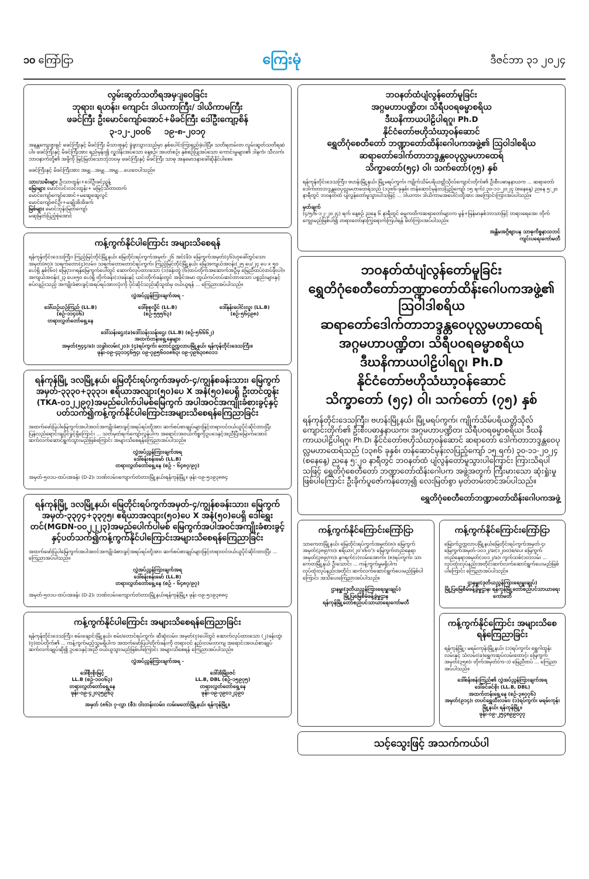၁၀ ကြော်ငြာ
ကြေးမုံ
ဒီဇင်ဘာ ၃၁ ၂၀၂၄
လွမ်းဆွတ်သတိရအမှျဝေခြင်း
ဘုရား၊ ရဟန်း၊ ကျောင်း ဒါယကာကြီး/ ဒါယိကာမကြီး
ဖခင်ကြီး ဦးမောင်ကျော်အောင်+မိခင်ကြီး ဒေါ်ဦးကျော့စိန်
၃-၁၂-၂၀၀၆ ၁၉-၈-၂၀၁၇
အနန္တကျေးဇူးရှင် ဖခင်ကြီးနှင့် မိခင်ကြီး မိသားစုနှင့် ခွဲခွာသွားသည်မှာ နှစ်ပေါင်းကြာရှည်ခဲ့ပါပြီ။ သတိရတမ်းတ လွမ်းဆွတ်သတိရဆဲပါ။ ဖခင်ကြီးနှင့် မိခင်ကြီးအား ရည်မှန်း၍ လှူဒါန်းအပ်သော နေ့စဉ်၊ အပတ်စဉ်၊ နှစ်စဉ်ပြုအပ်သော ကောင်းမှုများ၏ ဒါနကံ၊ သီလကံ၊ ဘာဝနာကံတို့၏ အဖို့ကို မြင့်မြတ်သောဘုံဘဝမှ ဖခင်ကြီးနှင့် မိခင်ကြီး သာဓု အနုမောဒနာခေါ်ဆိုနိုင်ပါစေ။
ဖခင်ကြီးနှင့် မိခင်ကြီးအား အမျှ...အမျှ...အမျှ....ပေးဝေပါသည်။
သား/သမီးများ ဦးသာထွန်း+ဒေါ်ဦးခင်ညွန့်
မြေးများ မောင်လင်းလင်းထွန်း+ မမြင့်သီတာထက်
မောင်ကျော်ကျော်အောင်+မဆွေဆွေလွင်
မောင်ကျော်ဇင်ဦး+မချိုအိအိခက်
မြစ်များ မောင်ဘုန်းမြတ်ကျော်
မဆုမြတ်ပြည့်စုံအောင်
ကန့်ကွက်နိုင်ပါကြောင်း အများသိစေရန်
ရန်ကုန်တိုင်းဒေသကြီး၊ ကြည့်မြင်တိုင်မြို့နယ်၊ မြေတိုင်းရပ်ကွက်အမှတ်-၂၆ အင်(ဖိ)၊ မြေကွက်အမှတ်(၄၆)ဟုခေါ်တွင်သော အမှတ်(၈၇)၊ သရက်တော(၄)လမ်း၊ သရက်တောတောင်ရပ်ကွက်၊ ကြည့်မြင်တိုင်မြို့နယ်၊ မြေအကျယ်အဝန်း(၂၅ ပေ/၂၄ ပေ x ၅၀ ပေ)ရှိ နှစ်(၆၀) မြေငှားဂရန်မြေကွက်ပေါ်တွင် ဆောက်လုပ်ထားသော (၁)ခန်းတွဲ (၆)ထပ်တိုက်အဆောက်အဦမှ မြေညီထပ်(ထပ်ခိုးပါ)၊ အကျယ်အဝန်း(၂၃ ပေx၅၀ ပေ)ရှိ တိုက်ခန်း(၁)ခန်းနှင့် ယင်းတိုက်ခန်းတွင် အခိုင်အမာ တွယ်ကပ်တပ်ဆင်ထားသော ပစ္စည်းများနှင့်စပ်လျဉ်းသည့် အကျိုးခံစားခွင့်အရပ်ရပ်အားလုံးကို ပိုင်ဆိုင်သည်ဆိုသူထံမှ ဝယ်ယူရန် ... ကြေညာအပ်ပါသည်။
လွှဲအပ်ညွှန်ကြားချက်အရ -
ဒေါ်ယဉ်ယဉ်ကြည် (LL.B)
(စဉ်-၁၁၄၀၆)
တရားလွှတ်တော်ရှေ့နေ
ဒေါ်စုစုလှိုင် (LL.B)
(စဉ်-၅၅၅၆၃)
ဒေါ်နန်းပေါင်းလူး (LL.B)
(စဉ်-၅၆၄၉၈)
ဒေါ်သန်းဌေး(ခ)ဒေါ်သန်းသန်းဌေး (LL.B) (စဉ်-၅၆၆၆၂)
အထက်တန်းရှေ့နေများ
အမှတ်(၅၄၄/ခ)၊ သခွါးလမ်း(၂၀)၊ (၄)ရပ်ကွက်၊ တောင်ဥက္ကလာပမြို့နယ်၊ ရန်ကုန်တိုင်းဒေသကြီး။
ဖုန်း-၀၉-၄၃၁၁၄၆၅၄၊ ၀၉-၇၉၅၆၀၀၈၆၃၊ ၀၉-၇၉၆၃၀၈၀၁၁
ရန်ကုန်မြို့ ဒလမြို့နယ်၊ မြေတိုင်းရပ်ကွက်အမှတ်-၄/ကျွန်စခန်းသား၊ မြေကွက်အမှတ်-၃၃၃၀+၃၃၃၁၊ ဧရိယာအလျား(၅၀)ပေ X အနံ(၅၀)ပေရှိ ဦးတင်ထွန်း (TKA-၀၁၂၂၉၇)အမည်ပေါက်ပါမစ်မြေကွက် အပါအဝင်အကျိုးခံစားခွင့်နှင့်ပတ်သက်၍ကန့်ကွက်နိုင်ပါကြောင်းအများသိစေရန်ကြေညာခြင်း
အထက်ဖော်ပြပါမြေကွက်အပါအဝင်အကျိုးခံစားခွင့်အရပ်ရပ်တို့အား ဆက်စပ်စာချုပ်များဖြင့်တရားဝင်ဝယ်ယူပိုင်ဆိုင်ထားပြီး ပြန်လည်ရောင်းချပိုင်ခွင့်ရှိကြောင်း ... သတ်မှတ်ရက်ကျော်လွန်ပါက အရောင်းအဝယ်ကိစ္စကိုဥပဒေနှင့်အညီပြီးမြောက်အောင်ဆက်လက်ဆောင်ရွက်သွားမည်ဖြစ်ကြောင်း အများသိစေရန်ကြေညာအပ်ပါသည်။
လွှဲအပ်ညွှန်ကြားချက်အရ
ဒေါ်စန်းစန်းမော် (LL.B)
တရားလွှတ်တော်ရှေ့နေ (စဉ် – ၆၄၈၇/၉၇)
အမှတ်-၅၀၁ပ-ထပ်၊အခန်း (D-2)၊ ဘဏ်လမ်း၊ကျောက်တံတားမြို့နယ်၊ရန်ကုန်မြို့။ ဖုန်း-၀၉-၅၁၉၃၈၈၄
ရန်ကုန်မြို့ ဒလမြို့နယ်၊ မြေတိုင်းရပ်ကွက်အမှတ်-၄/ကျွန်စခန်းသား၊ မြေကွက်အမှတ်-၃၃၇၄+၃၃၇၅၊ ဧရိယာအလျား(၅၀)ပေ X အနံ(၅၀)ပေရှိ ဒေါ်ရွှေးတင်(MGDN-၀၀၂၂၂၃)အမည်ပေါက်ပါမစ် မြေကွက်အပါအဝင်အကျိုးခံစားခွင့်နှင့်ပတ်သက်၍ကန့်ကွက်နိုင်ပါကြောင်းအများသိစေရန်ကြေညာခြင်း
အထက်ဖော်ပြပါမြေကွက်အပါအဝင်အကျိုးခံစားခွင့်အရပ်ရပ်တို့အား ဆက်စပ်စာချုပ်များဖြင့်တရားဝင်ဝယ်ယူပိုင်ဆိုင်ထားပြီး ... ကြေညာအပ်ပါသည်။
လွှဲအပ်ညွှန်ကြားချက်အရ
ဒေါ်စန်းစန်းမော် (LL.B)
တရားလွှတ်တော်ရှေ့နေ (စဉ် – ၆၄၈၇/၉၇)
အမှတ်-၅၀၁ပ-ထပ်၊အခန်း (D-2)၊ ဘဏ်လမ်း၊ကျောက်တံတားမြို့နယ်၊ရန်ကုန်မြို့။ ဖုန်း-၀၉-၅၁၉၃၈၈၄
ကန့်ကွက်နိုင်ပါကြောင်း အများသိစေရန်ကြေညာခြင်း
ရန်ကုန်တိုင်းဒေသကြီး၊ စမ်းချောင်းမြို့နယ်၊ စမ်း/တောင်ရပ်ကွက်၊ ဆီဆုံလမ်း၊ အမှတ်(၇)ပေါ်တွင် ဆောက်လုပ်ထားသော (၂)ခန်းတွဲ၊ (၇)ထပ်တိုက်၏ ... ကန့်ကွက်မည့်သူမရှိပါက အထက်ဖော်ပြပါတိုက်ခန်းကို တရားဝင် နည်းလမ်းတကျ အရောင်းအဝယ်စာချုပ်ဆက်လက်ချုပ်ဆို၍ ဥပဒေနှင့်အညီ ဝယ်ယူသွားမည်ဖြစ်ပါကြောင်း အများသိစေရန် ကြေညာအပ်ပါသည်။
လွှဲအပ်ညွှန်ကြားချက်အရ -
ဒေါ်စိုးစိုးမြင့်
LL.B (စဉ်-၁၀၀၆၃)
တရားလွှတ်တော်ရှေ့နေ
ဖုန်း-၀၉-၄၂၀၃၅၉၆၃
ဒေါ်အိမြိုးဇင်
LL.B, DBL (စဉ်-၁၅၉၇၅)
တရားလွှတ်တော်ရှေ့နေ
ဖုန်း-၀၉-၇၉၀၁၂၃၉၀
အမှတ် (၈၆)၊ ၇-လွှာ (စီ)၊ ဝါးတန်းလမ်း၊ လမ်းမတော်မြို့နယ်၊ ရန်ကုန်မြို့။
ဘဝနတ်ထံပျံလွန်တော်မူခြင်း
အဂ္ဂမဟာပဏ္ဍိတ၊ သိရီပဝရဓမ္မာစရိယ
ဒီဃနိကာယပါဠိပါရဂူ၊ Ph.D
နိုင်ငံတော်ဗဟိုသံဃာ့ဝန်ဆောင်
ရွှေတိဂုံစေတီတော် ဘဏ္ဍာတော်ထိန်းဂေါပကအဖွဲ့၏ ဩဝါဒါစရိယ
ဆရာတော်ဒေါက်တာဘဒ္ဒန္တဝေပုလ္လမဟာထေရ်
သိက္ခာတော်(၅၄) ဝါ၊ သက်တော်(၇၅) နှစ်
ရန်ကုန်တိုင်းဒေသကြီး၊ ဗဟန်းမြို့နယ်၊ မြို့မရပ်ကွက်၊ ကျိုက်သိမ်ပရိယတ္တိသိုလ်ကျောင်းတိုက်၏ ဦးစီးပဓာနနာယက ... ဆရာတော်ဒေါက်တာဘဒ္ဒန္တဝေပုလ္လမဟာထေရ်သည် (၁၃၈၆-ခုနှစ်၊ တန်ဆောင်မုန်းလပြည့်ကျော် ၁၅ ရက်) ၃၀-၁၁-၂၀၂၄ (စနေနေ့) ညနေ ၅:၂၀ နာရီတွင် ဘဝနတ်ထံ ပျံလွန်တော်မူသွားပါသဖြင့် ... ဒါယကာ၊ ဒါယိကာမအပေါင်းတို့အား အကြောင်းကြားအပ်ပါသည်။
မှတ်ချက်
(၄/၅/၆-၁၂-၂၀၂၄) ရက် နေ့စဉ် ညနေ ၆ နာရီတွင် ဓမ္မကထိကဆရာတော်များက မွန်+မြန်မာနှစ်ဘာသာဖြင့် တရားရေအေး တိုက်ကျွေးမည်ဖြစ်ပါ၍ တရားတော်နာကြွရောက်ကြပါရန် ဖိတ်ကြားအပ်ပါသည်။
အန္တိမအဂ္ဂိစျာပန သာဓုကိစ္စနာသဘင်
ကျင်းပရေးကော်မတီ
ဘဝနတ်ထံပျံလွန်တော်မူခြင်း
ရွှေတိဂုံစေတီတော်ဘဏ္ဍာတော်ထိန်းဂေါပကအဖွဲ့၏ ဩဝါဒါစရိယ
ဆရာတော်ဒေါက်တာဘဒ္ဒန္တဝေပုလ္လမဟာထေရ်
အဂ္ဂမဟာပဏ္ဍိတ၊ သိရီပဝရဓမ္မာစရိယ
ဒီဃနိကာယပါဠိပါရဂူ၊ Ph.D
နိုင်ငံတော်ဗဟိုသံဃာ့ဝန်ဆောင်
သိက္ခာတော် (၅၄) ဝါ၊ သက်တော် (၇၅) နှစ်
ရန်ကုန်တိုင်းဒေသကြီး၊ ဗဟန်းမြို့နယ်၊ မြို့မရပ်ကွက်၊ ကျိုက်သိမ်ပရိယတ္တိသိုလ်ကျောင်းတိုက်၏ ဦးစီးပဓာနနာယက၊ အဂ္ဂမဟာပဏ္ဍိတ၊ သိရီပဝရဓမ္မာစရိယ၊ ဒီဃနိကာယပါဠိပါရဂူ၊ Ph.D၊ နိုင်ငံတော်ဗဟိုသံဃာ့ဝန်ဆောင် ဆရာတော် ဒေါက်တာဘဒ္ဒန္တဝေပုလ္လမဟာထေရ်သည် (၁၃၈၆ ခုနှစ်၊ တန်ဆောင်မုန်းလပြည့်ကျော် ၁၅ ရက်) ၃၀-၁၁-၂၀၂၄ (စနေနေ့) ညနေ ၅:၂၀ နာရီတွင် ဘဝနတ်ထံ ပျံလွန်တော်မူသွားပါကြောင်း ကြားသိရပါသဖြင့် ရွှေတိဂုံစေတီတော် ဘဏ္ဍာတော်ထိန်းဂေါပက အဖွဲ့အတွက် ကြီးမားသော ဆုံးရှုံးမှုဖြစ်ပါကြောင်း ဦးခိုက်ပူဇော်ကန်တော့၍ လေးမြတ်စွာ မှတ်တမ်းတင်အပ်ပါသည်။
ရွှေတိဂုံစေတီတော်ဘဏ္ဍာတော်ထိန်းဂေါပကအဖွဲ့
ကန့်ကွက်နိုင်ကြောင်းကြော်ငြာ
သာကေတမြို့နယ်၊ မြေတိုင်းရပ်ကွက်အမှတ်(၈)၊ မြေကွက်အမှတ်(၃၈၉/က)၊ ဧရိယာ(၂၀'x၆၀')၊ မြေကွက်တည်နေရာအမှတ်(၃၈၉/က)၊ နဂရက်(၁)လမ်းအောက်၊ (၈)ရပ်ကွက်၊ သာကေတမြို့နယ် ဦးသောင်း ... ကန့်ကွက်မှုမရှိပါက လုပ်ထုံးလုပ်နည်းအတိုင်း ဆက်လက်ဆောင်ရွက်ပေးမည်ဖြစ်ပါကြောင်း အသိပေးကြေညာအပ်ပါသည်။
ဌာနမှူး(ဒုတိယညွှန်ကြားရေးမှူးချုပ်)
မြို့ပြမြေစီမံခန့်ခွဲမှုဌာန
ရန်ကုန်မြို့တော်စည်ပင်သာယာရေးကော်မတီ
ကန့်ကွက်နိုင်ကြောင်းကြော်ငြာ
မြောက်ဥက္ကလာပမြို့နယ်မြေတိုင်းရပ်ကွက်အမှတ်-၄၊ မြေကွက်အမှတ်-၁၀၁၂/ခ၊(၁၂၀၀)စ/ပေ၊ မြေကွက်တည်နေရာအမှတ်(၁၀၁၂/ခ)၊ ကွက်သစ်(၁၀)လမ်း ... လုပ်ထုံးလုပ်နည်းအတိုင်းဆက်လက်ဆောင်ရွက်ပေးမည်ဖြစ်ပါကြောင်း ကြေညာအပ်ပါသည်။
ဌာနမှူး(ဒုတိယညွှန်ကြားရေးမှူးချုပ်)
မြို့ပြမြေစီမံခန့်ခွဲမှုဌာန၊ ရန်ကုန်မြို့တော်စည်ပင်သာယာရေးကော်မတီ
ကန့်ကွက်နိုင်ကြောင်း အများသိစေရန်ကြေညာခြင်း
ရန်ကုန်မြို့၊ မရမ်းကုန်းမြို့နယ်၊ (၁)ရပ်ကွက်၊ ရွှေဂါထွန်းလမ်းနှင့် သံလမ်း(ခ)ရွှေကဆုပ်လမ်းထောင့်၊ မြေကွက်အမှတ်(၃၅၈)၊ တိုက်အမှတ်(က-၁) မြေညီထပ် ... ကြေညာအပ်ပါသည်။
ဒေါ်စန်းစန်းကြည်၏ လွှဲအပ်ညွှန်ကြားချက်အရ
ဒေါ်ခင်ခင်စိုး (LL.B, DBL)
အထက်တန်းရှေ့နေ (စဉ်-၃၈၇၇၆)
အမှတ်(၉၁၄)၊ တပင်ရွှေထီးလမ်း၊ (၁)ရပ်ကွက်၊ မရမ်းကုန်းမြို့နယ်၊ ရန်ကုန်မြို့။
ဖုန်း-၀၉-၂၅၄၈၉၉၀၇၇
သင့်သွေးဖြင့် အသက်ကယ်ပါ